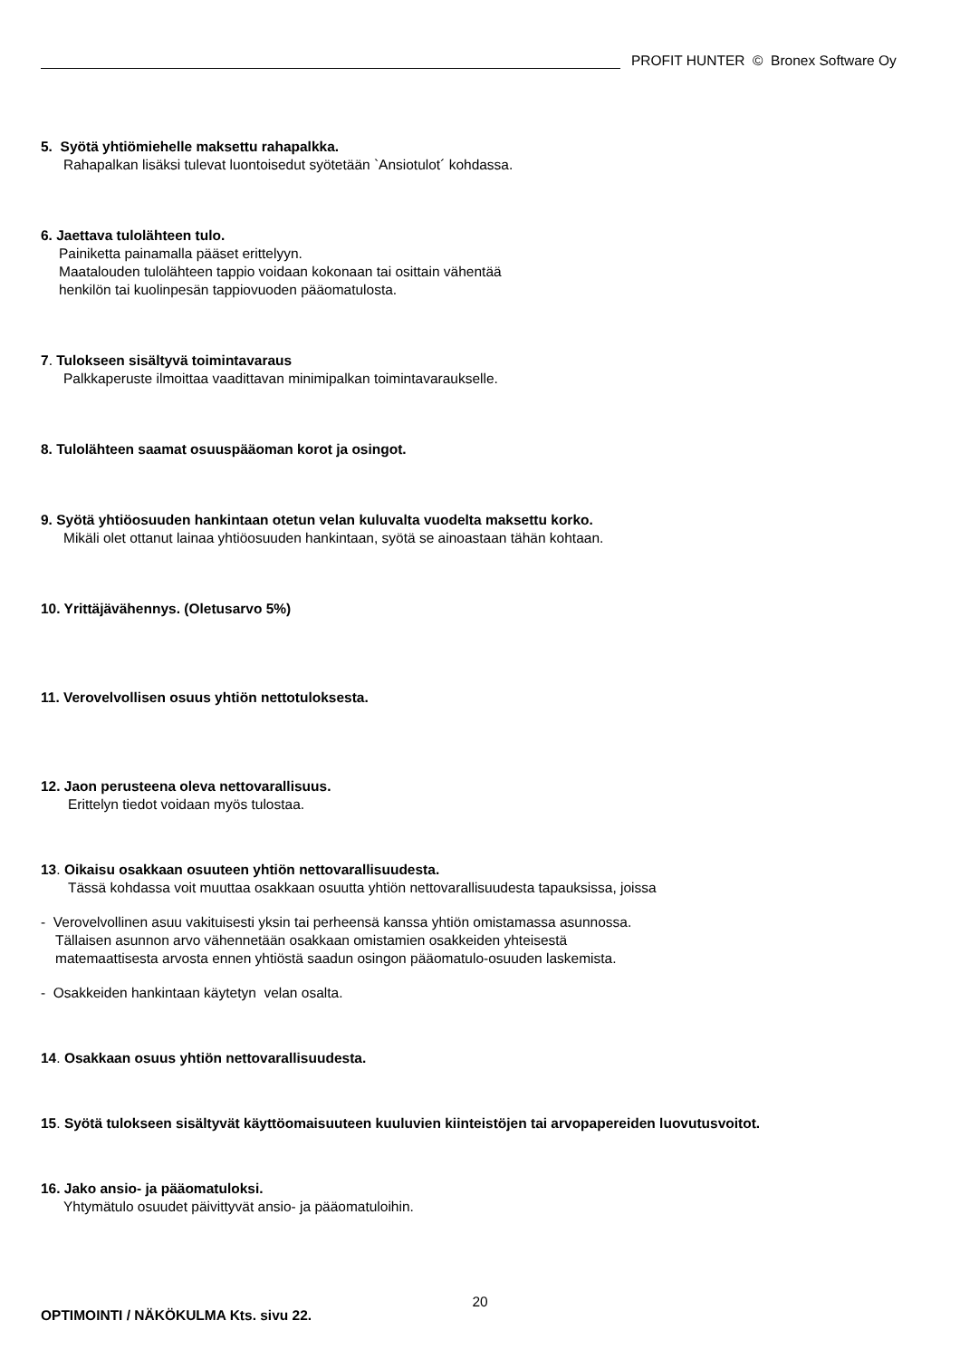PROFIT HUNTER © Bronex Software Oy
5. Syötä yhtiömiehelle maksettu rahapalkka.
Rahapalkan lisäksi tulevat luontoisedut syötetään `Ansiotulot´ kohdassa.
6. Jaettava tulolähteen tulo.
Painiketta painamalla pääset erittelyyn.
Maatalouden tulolähteen tappio voidaan kokonaan tai osittain vähentää
henkilön tai kuolinpesän tappiovuoden pääomatulosta.
7. Tulokseen sisältyvä toimintavaraus
Palkkaperuste ilmoittaa vaadittavan minimipalkan toimintavaraukselle.
8. Tulolähteen saamat osuuspääoman korot ja osingot.
9. Syötä yhtiöosuuden hankintaan otetun velan kuluvalta vuodelta maksettu korko.
Mikäli olet ottanut lainaa yhtiöosuuden hankintaan, syötä se ainoastaan tähän kohtaan.
10. Yrittäjävähennys. (Oletusarvo 5%)
11. Verovelvollisen osuus yhtiön nettotuloksesta.
12. Jaon perusteena oleva nettovarallisuus.
Erittelyn tiedot voidaan myös tulostaa.
13. Oikaisu osakkaan osuuteen yhtiön nettovarallisuudesta.
Tässä kohdassa voit muuttaa osakkaan osuutta yhtiön nettovarallisuudesta tapauksissa, joissa
- Verovelvollinen asuu vakituisesti yksin tai perheensä kanssa yhtiön omistamassa asunnossa.
Tällaisen asunnon arvo vähennetään osakkaan omistamien osakkeiden yhteisestä
matemaattisesta arvosta ennen yhtiöstä saadun osingon pääomatulo-osuuden laskemista.
- Osakkeiden hankintaan käytetyn velan osalta.
14. Osakkaan osuus yhtiön nettovarallisuudesta.
15. Syötä tulokseen sisältyvät käyttöomaisuuteen kuuluvien kiinteistöjen tai arvopapereiden luovutusvoitot.
16. Jako ansio- ja pääomatuloksi.
Yhtymätulo osuudet päivittyvät ansio- ja pääomatuloihin.
OPTIMOINTI / NÄKÖKULMA Kts. sivu 22.
20